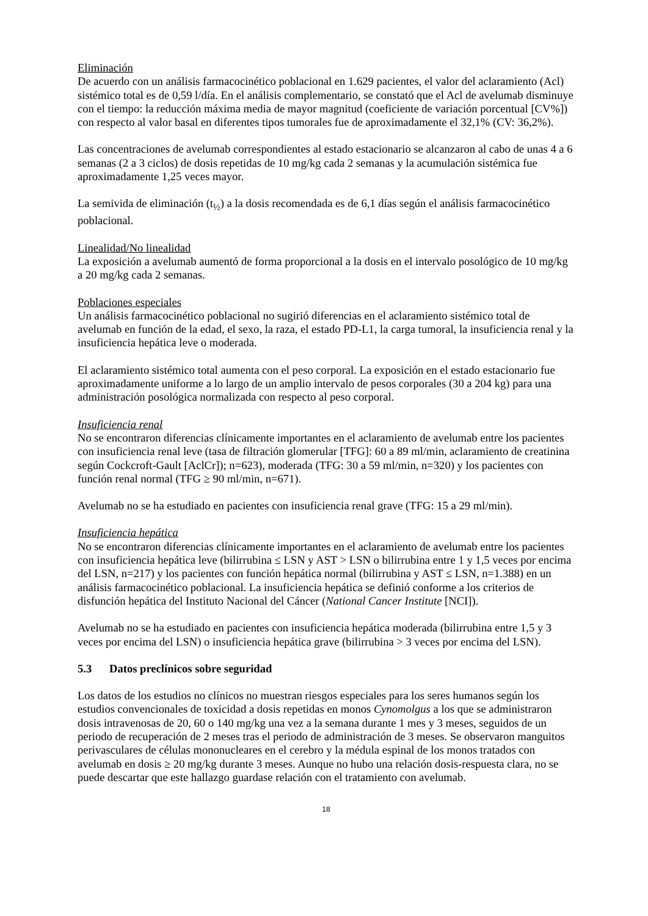Eliminación
De acuerdo con un análisis farmacocinético poblacional en 1.629 pacientes, el valor del aclaramiento (Acl) sistémico total es de 0,59 l/día. En el análisis complementario, se constató que el Acl de avelumab disminuye con el tiempo: la reducción máxima media de mayor magnitud (coeficiente de variación porcentual [CV%]) con respecto al valor basal en diferentes tipos tumorales fue de aproximadamente el 32,1% (CV: 36,2%).
Las concentraciones de avelumab correspondientes al estado estacionario se alcanzaron al cabo de unas 4 a 6 semanas (2 a 3 ciclos) de dosis repetidas de 10 mg/kg cada 2 semanas y la acumulación sistémica fue aproximadamente 1,25 veces mayor.
La semivida de eliminación (t<sub>½</sub>) a la dosis recomendada es de 6,1 días según el análisis farmacocinético poblacional.
Linealidad/No linealidad
La exposición a avelumab aumentó de forma proporcional a la dosis en el intervalo posológico de 10 mg/kg a 20 mg/kg cada 2 semanas.
Poblaciones especiales
Un análisis farmacocinético poblacional no sugirió diferencias en el aclaramiento sistémico total de avelumab en función de la edad, el sexo, la raza, el estado PD-L1, la carga tumoral, la insuficiencia renal y la insuficiencia hepática leve o moderada.
El aclaramiento sistémico total aumenta con el peso corporal. La exposición en el estado estacionario fue aproximadamente uniforme a lo largo de un amplio intervalo de pesos corporales (30 a 204 kg) para una administración posológica normalizada con respecto al peso corporal.
Insuficiencia renal
No se encontraron diferencias clínicamente importantes en el aclaramiento de avelumab entre los pacientes con insuficiencia renal leve (tasa de filtración glomerular [TFG]: 60 a 89 ml/min, aclaramiento de creatinina según Cockcroft-Gault [AclCr]); n=623), moderada (TFG: 30 a 59 ml/min, n=320) y los pacientes con función renal normal (TFG ≥ 90 ml/min, n=671).
Avelumab no se ha estudiado en pacientes con insuficiencia renal grave (TFG: 15 a 29 ml/min).
Insuficiencia hepática
No se encontraron diferencias clínicamente importantes en el aclaramiento de avelumab entre los pacientes con insuficiencia hepática leve (bilirrubina ≤ LSN y AST > LSN o bilirrubina entre 1 y 1,5 veces por encima del LSN, n=217) y los pacientes con función hepática normal (bilirrubina y AST ≤ LSN, n=1.388) en un análisis farmacocinético poblacional. La insuficiencia hepática se definió conforme a los criterios de disfunción hepática del Instituto Nacional del Cáncer (National Cancer Institute [NCI]).
Avelumab no se ha estudiado en pacientes con insuficiencia hepática moderada (bilirrubina entre 1,5 y 3 veces por encima del LSN) o insuficiencia hepática grave (bilirrubina > 3 veces por encima del LSN).
5.3 Datos preclínicos sobre seguridad
Los datos de los estudios no clínicos no muestran riesgos especiales para los seres humanos según los estudios convencionales de toxicidad a dosis repetidas en monos Cynomolgus a los que se administraron dosis intravenosas de 20, 60 o 140 mg/kg una vez a la semana durante 1 mes y 3 meses, seguidos de un periodo de recuperación de 2 meses tras el periodo de administración de 3 meses. Se observaron manguitos perivasculares de células mononucleares en el cerebro y la médula espinal de los monos tratados con avelumab en dosis ≥ 20 mg/kg durante 3 meses. Aunque no hubo una relación dosis-respuesta clara, no se puede descartar que este hallazgo guardase relación con el tratamiento con avelumab.
18